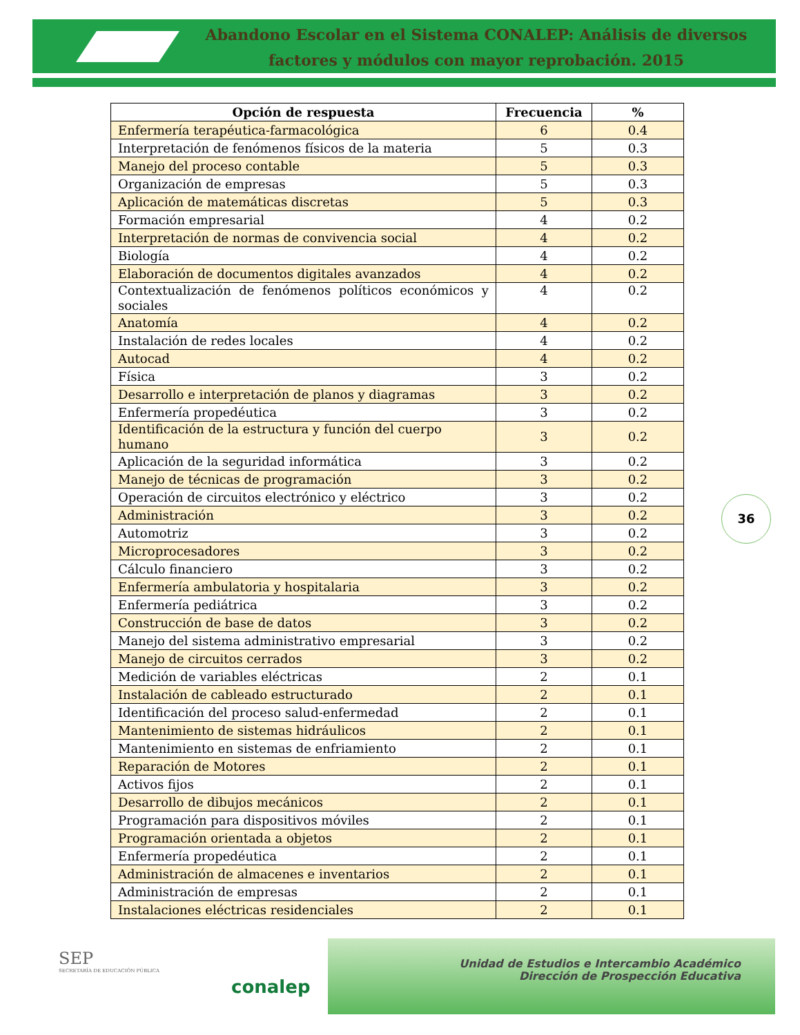Abandono Escolar en el Sistema CONALEP: Análisis de diversos factores y módulos con mayor reprobación. 2015
| Opción de respuesta | Frecuencia | % |
| --- | --- | --- |
| Enfermería terapéutica-farmacológica | 6 | 0.4 |
| Interpretación de fenómenos físicos de la materia | 5 | 0.3 |
| Manejo del proceso contable | 5 | 0.3 |
| Organización de empresas | 5 | 0.3 |
| Aplicación de matemáticas discretas | 5 | 0.3 |
| Formación empresarial | 4 | 0.2 |
| Interpretación de normas de convivencia social | 4 | 0.2 |
| Biología | 4 | 0.2 |
| Elaboración de documentos digitales avanzados | 4 | 0.2 |
| Contextualización de fenómenos políticos económicos y sociales | 4 | 0.2 |
| Anatomía | 4 | 0.2 |
| Instalación de redes locales | 4 | 0.2 |
| Autocad | 4 | 0.2 |
| Física | 3 | 0.2 |
| Desarrollo e interpretación de planos y diagramas | 3 | 0.2 |
| Enfermería propedéutica | 3 | 0.2 |
| Identificación de la estructura y función del cuerpo humano | 3 | 0.2 |
| Aplicación de la seguridad informática | 3 | 0.2 |
| Manejo de técnicas de programación | 3 | 0.2 |
| Operación de circuitos electrónico y eléctrico | 3 | 0.2 |
| Administración | 3 | 0.2 |
| Automotriz | 3 | 0.2 |
| Microprocesadores | 3 | 0.2 |
| Cálculo financiero | 3 | 0.2 |
| Enfermería ambulatoria y hospitalaria | 3 | 0.2 |
| Enfermería pediátrica | 3 | 0.2 |
| Construcción de base de datos | 3 | 0.2 |
| Manejo del sistema administrativo empresarial | 3 | 0.2 |
| Manejo de circuitos cerrados | 3 | 0.2 |
| Medición de variables eléctricas | 2 | 0.1 |
| Instalación de cableado estructurado | 2 | 0.1 |
| Identificación del proceso salud-enfermedad | 2 | 0.1 |
| Mantenimiento de sistemas hidráulicos | 2 | 0.1 |
| Mantenimiento en sistemas de enfriamiento | 2 | 0.1 |
| Reparación de Motores | 2 | 0.1 |
| Activos fijos | 2 | 0.1 |
| Desarrollo de dibujos mecánicos | 2 | 0.1 |
| Programación para dispositivos móviles | 2 | 0.1 |
| Programación orientada a objetos | 2 | 0.1 |
| Enfermería propedéutica | 2 | 0.1 |
| Administración de almacenes e inventarios | 2 | 0.1 |
| Administración de empresas | 2 | 0.1 |
| Instalaciones eléctricas residenciales | 2 | 0.1 |
36
SEP
SECRETARÍA DE EDUCACIÓN PÚBLICA
conalep
Unidad de Estudios e Intercambio Académico
Dirección de Prospección Educativa